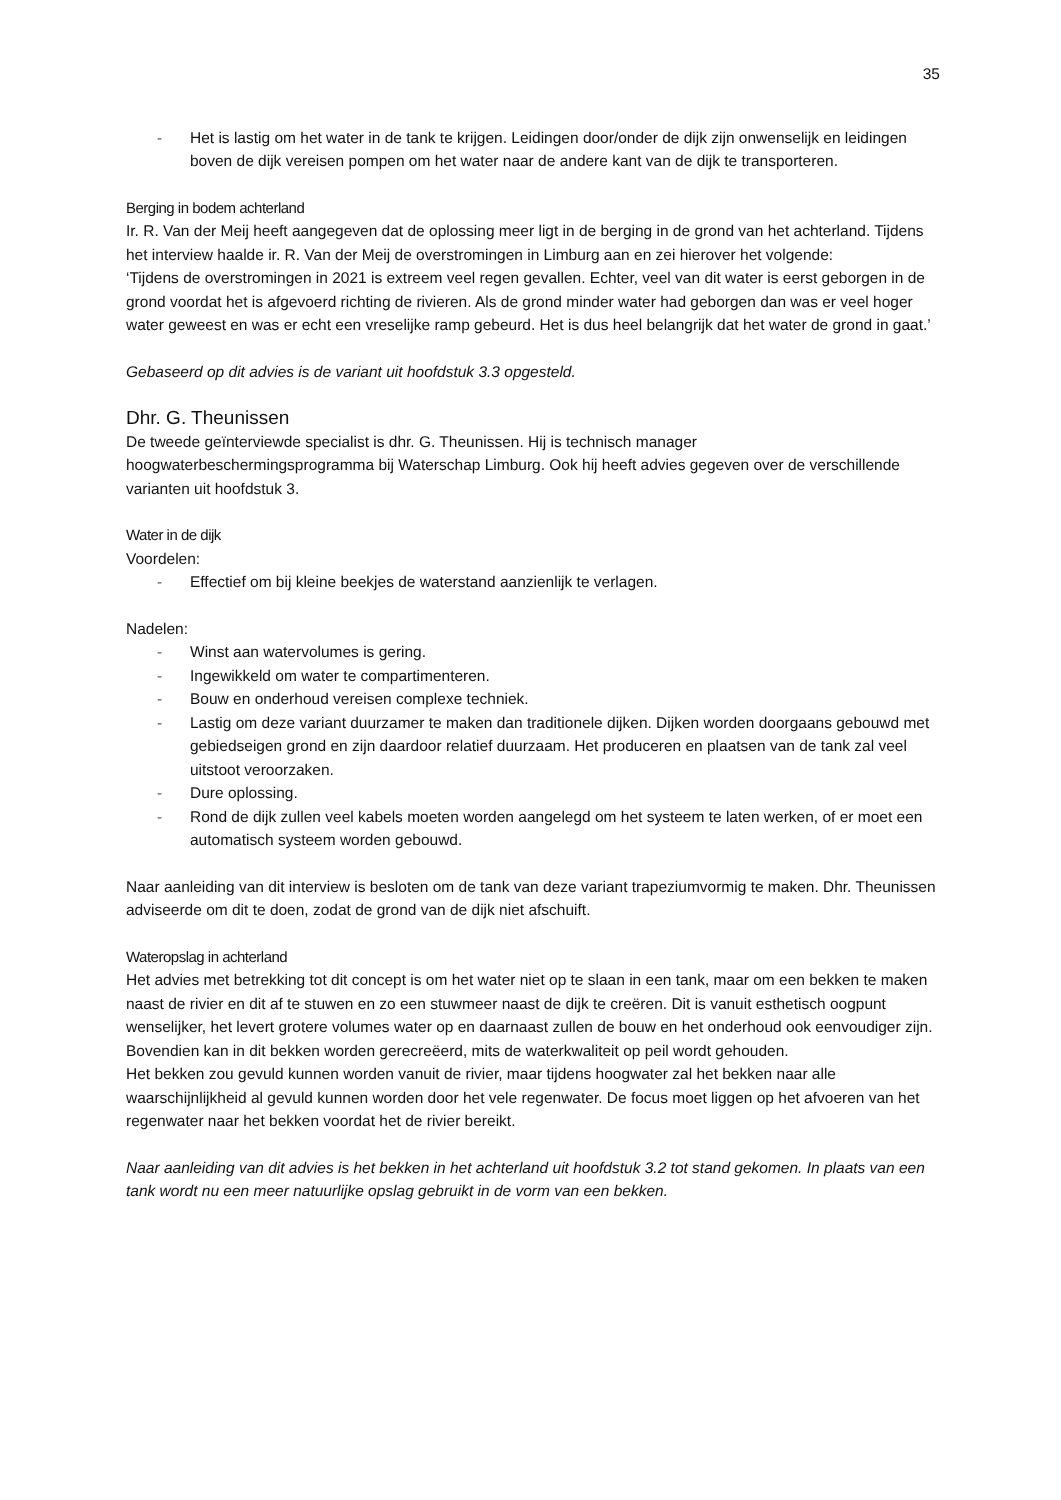35
- Het is lastig om het water in de tank te krijgen. Leidingen door/onder de dijk zijn onwenselijk en leidingen boven de dijk vereisen pompen om het water naar de andere kant van de dijk te transporteren.
Berging in bodem achterland
Ir. R. Van der Meij heeft aangegeven dat de oplossing meer ligt in de berging in de grond van het achterland. Tijdens het interview haalde ir. R. Van der Meij de overstromingen in Limburg aan en zei hierover het volgende:
‘Tijdens de overstromingen in 2021 is extreem veel regen gevallen. Echter, veel van dit water is eerst geborgen in de grond voordat het is afgevoerd richting de rivieren. Als de grond minder water had geborgen dan was er veel hoger water geweest en was er echt een vreselijke ramp gebeurd. Het is dus heel belangrijk dat het water de grond in gaat.’
Gebaseerd op dit advies is de variant uit hoofdstuk 3.3 opgesteld.
Dhr. G. Theunissen
De tweede geïnterviewde specialist is dhr. G. Theunissen. Hij is technisch manager hoogwaterbeschermingsprogramma bij Waterschap Limburg. Ook hij heeft advies gegeven over de verschillende varianten uit hoofdstuk 3.
Water in de dijk
Voordelen:
- Effectief om bij kleine beekjes de waterstand aanzienlijk te verlagen.
Nadelen:
- Winst aan watervolumes is gering.
- Ingewikkeld om water te compartimenteren.
- Bouw en onderhoud vereisen complexe techniek.
- Lastig om deze variant duurzamer te maken dan traditionele dijken. Dijken worden doorgaans gebouwd met gebiedseigen grond en zijn daardoor relatief duurzaam. Het produceren en plaatsen van de tank zal veel uitstoot veroorzaken.
- Dure oplossing.
- Rond de dijk zullen veel kabels moeten worden aangelegd om het systeem te laten werken, of er moet een automatisch systeem worden gebouwd.
Naar aanleiding van dit interview is besloten om de tank van deze variant trapeziumvormig te maken. Dhr. Theunissen adviseerde om dit te doen, zodat de grond van de dijk niet afschuift.
Wateropslag in achterland
Het advies met betrekking tot dit concept is om het water niet op te slaan in een tank, maar om een bekken te maken naast de rivier en dit af te stuwen en zo een stuwmeer naast de dijk te creëren. Dit is vanuit esthetisch oogpunt wenselijker, het levert grotere volumes water op en daarnaast zullen de bouw en het onderhoud ook eenvoudiger zijn. Bovendien kan in dit bekken worden gerecreëerd, mits de waterkwaliteit op peil wordt gehouden.
Het bekken zou gevuld kunnen worden vanuit de rivier, maar tijdens hoogwater zal het bekken naar alle waarschijnlijkheid al gevuld kunnen worden door het vele regenwater. De focus moet liggen op het afvoeren van het regenwater naar het bekken voordat het de rivier bereikt.
Naar aanleiding van dit advies is het bekken in het achterland uit hoofdstuk 3.2 tot stand gekomen. In plaats van een tank wordt nu een meer natuurlijke opslag gebruikt in de vorm van een bekken.